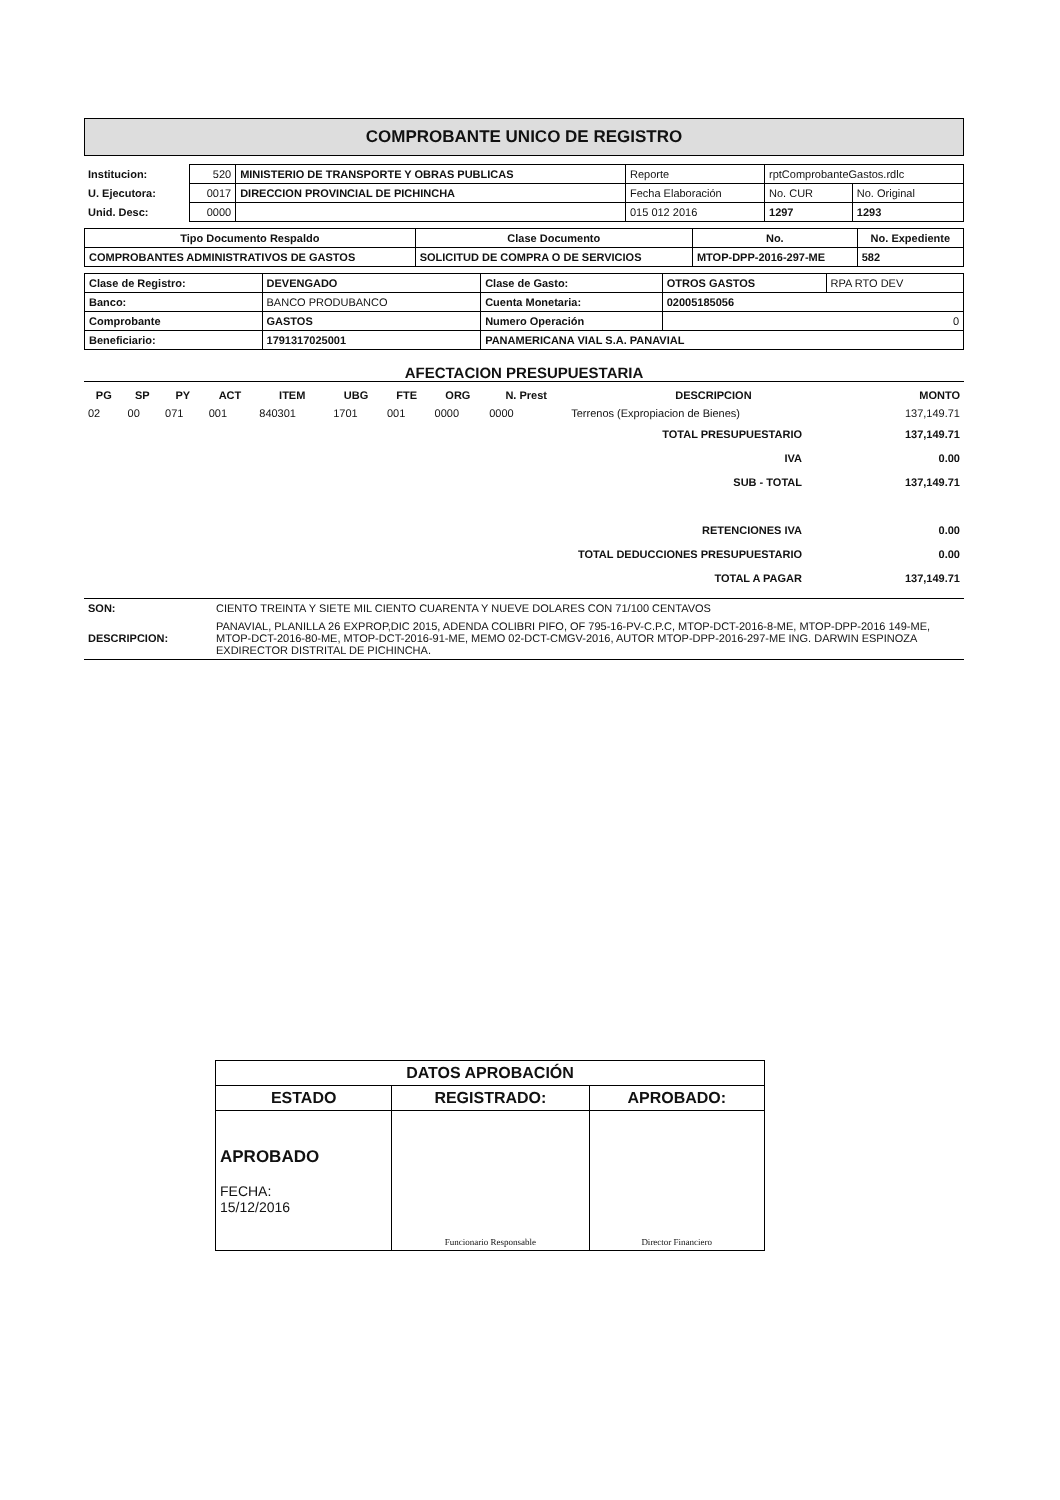COMPROBANTE UNICO DE REGISTRO
| Institucion: | 520 | MINISTERIO DE TRANSPORTE Y OBRAS PUBLICAS | Reporte | rptComprobanteGastos.rdlc | |
| U. Ejecutora: | 0017 | DIRECCION PROVINCIAL DE PICHINCHA | Fecha Elaboración | No. CUR | No. Original |
| Unid. Desc: | 0000 | | 015 012 2016 | 1297 | 1293 |
| Tipo Documento Respaldo | Clase Documento | No. | No. Expediente |
| --- | --- | --- | --- |
| COMPROBANTES ADMINISTRATIVOS DE GASTOS | SOLICITUD DE COMPRA O DE SERVICIOS | MTOP-DPP-2016-297-ME | 582 |
| Clase de Registro: | DEVENGADO | Clase de Gasto: | OTROS GASTOS | RPA RTO DEV |
| Banco: | BANCO PRODUBANCO | Cuenta Monetaria: | 02005185056 | |
| Comprobante | GASTOS | Numero Operación | 0 | |
| Beneficiario: | 1791317025001 | PANAMERICANA VIAL S.A. PANAVIAL | | |
AFECTACION PRESUPUESTARIA
| PG | SP | PY | ACT | ITEM | UBG | FTE | ORG | N. Prest | DESCRIPCION | MONTO |
| --- | --- | --- | --- | --- | --- | --- | --- | --- | --- | --- |
| 02 | 00 | 071 | 001 | 840301 | 1701 | 001 | 0000 | 0000 | Terrenos (Expropiacion de Bienes) | 137,149.71 |
| TOTAL PRESUPUESTARIO | 137,149.71 |
| IVA | 0.00 |
| SUB - TOTAL | 137,149.71 |
| RETENCIONES IVA | 0.00 |
| TOTAL DEDUCCIONES PRESUPUESTARIO | 0.00 |
| TOTAL A PAGAR | 137,149.71 |
| SON: | CIENTO TREINTA Y SIETE MIL CIENTO CUARENTA Y NUEVE DOLARES CON 71/100 CENTAVOS |
| DESCRIPCION: | PANAVIAL, PLANILLA 26 EXPROP,DIC 2015, ADENDA COLIBRI PIFO, OF 795-16-PV-C.P.C, MTOP-DCT-2016-8-ME, MTOP-DPP-2016 149-ME, MTOP-DCT-2016-80-ME, MTOP-DCT-2016-91-ME, MEMO 02-DCT-CMGV-2016, AUTOR MTOP-DPP-2016-297-ME ING. DARWIN ESPINOZA EXDIRECTOR DISTRITAL DE PICHINCHA. |
| DATOS APROBACIÓN | | |
| --- | --- | --- |
| ESTADO | REGISTRADO: | APROBADO: |
| APROBADO FECHA: 15/12/2016 | Funcionario Responsable | Director Financiero |